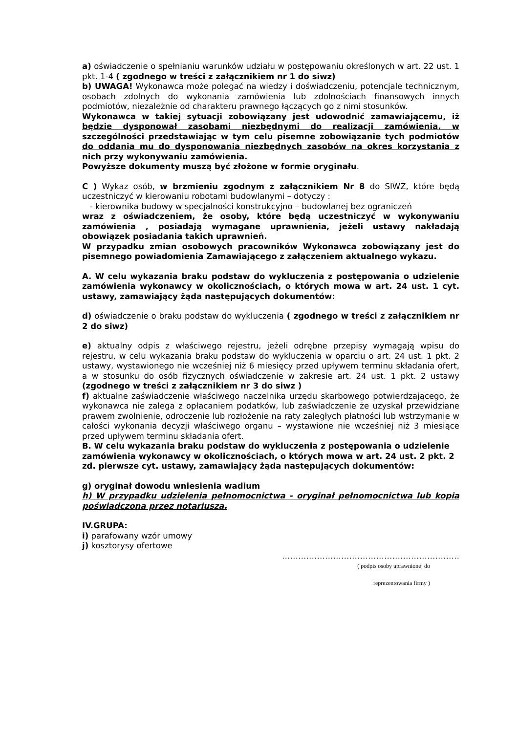a) oświadczenie o spełnianiu warunków udziału w postępowaniu określonych w art. 22 ust. 1 pkt. 1-4 ( zgodnego w treści z załącznikiem nr 1 do siwz)
b) UWAGA! Wykonawca może polegać na wiedzy i doświadczeniu, potencjale technicznym, osobach zdolnych do wykonania zamówienia lub zdolnościach finansowych innych podmiotów, niezależnie od charakteru prawnego łączących go z nimi stosunków.
Wykonawca w takiej sytuacji zobowiązany jest udowodnić zamawiającemu, iż będzie dysponował zasobami niezbędnymi do realizacji zamówienia, w szczególności przedstawiając w tym celu pisemne zobowiązanie tych podmiotów do oddania mu do dysponowania niezbędnych zasobów na okres korzystania z nich przy wykonywaniu zamówienia.
Powyższe dokumenty muszą być złożone w formie oryginału.
C ) Wykaz osób, w brzmieniu zgodnym z załącznikiem Nr 8 do SIWZ, które będą uczestniczyć w kierowaniu robotami budowlanymi – dotyczy :
- kierownika budowy w specjalności konstrukcyjno – budowlanej bez ograniczeń
wraz z oświadczeniem, że osoby, które będą uczestniczyć w wykonywaniu zamówienia , posiadają wymagane uprawnienia, jeżeli ustawy nakładają obowiązek posiadania takich uprawnień.
W przypadku zmian osobowych pracowników Wykonawca zobowiązany jest do pisemnego powiadomienia Zamawiającego z załączeniem aktualnego wykazu.
A. W celu wykazania braku podstaw do wykluczenia z postępowania o udzielenie zamówienia wykonawcy w okolicznościach, o których mowa w art. 24 ust. 1 cyt. ustawy, zamawiający żąda następujących dokumentów:
d) oświadczenie o braku podstaw do wykluczenia ( zgodnego w treści z załącznikiem nr 2 do siwz)
e) aktualny odpis z właściwego rejestru, jeżeli odrębne przepisy wymagają wpisu do rejestru, w celu wykazania braku podstaw do wykluczenia w oparciu o art. 24 ust. 1 pkt. 2 ustawy, wystawionego nie wcześniej niż 6 miesięcy przed upływem terminu składania ofert, a w stosunku do osób fizycznych oświadczenie w zakresie art. 24 ust. 1 pkt. 2 ustawy (zgodnego w treści z załącznikiem nr 3 do siwz )
f) aktualne zaświadczenie właściwego naczelnika urzędu skarbowego potwierdzającego, że wykonawca nie zalega z opłacaniem podatków, lub zaświadczenie że uzyskał przewidziane prawem zwolnienie, odroczenie lub rozłożenie na raty zaległych płatności lub wstrzymanie w całości wykonania decyzji właściwego organu – wystawione nie wcześniej niż 3 miesiące przed upływem terminu składania ofert.
B. W celu wykazania braku podstaw do wykluczenia z postępowania o udzielenie zamówienia wykonawcy w okolicznościach, o których mowa w art. 24 ust. 2 pkt. 2 zd. pierwsze cyt. ustawy, zamawiający żąda następujących dokumentów:
g) oryginał dowodu wniesienia wadium
h) W przypadku udzielenia pełnomocnictwa - oryginał pełnomocnictwa lub kopia poświadczona przez notariusza.
IV.GRUPA:
i) parafowany wzór umowy
j) kosztorysy ofertowe
…………………………………………………………
( podpis osoby uprawnionej do
reprezentowania firmy )